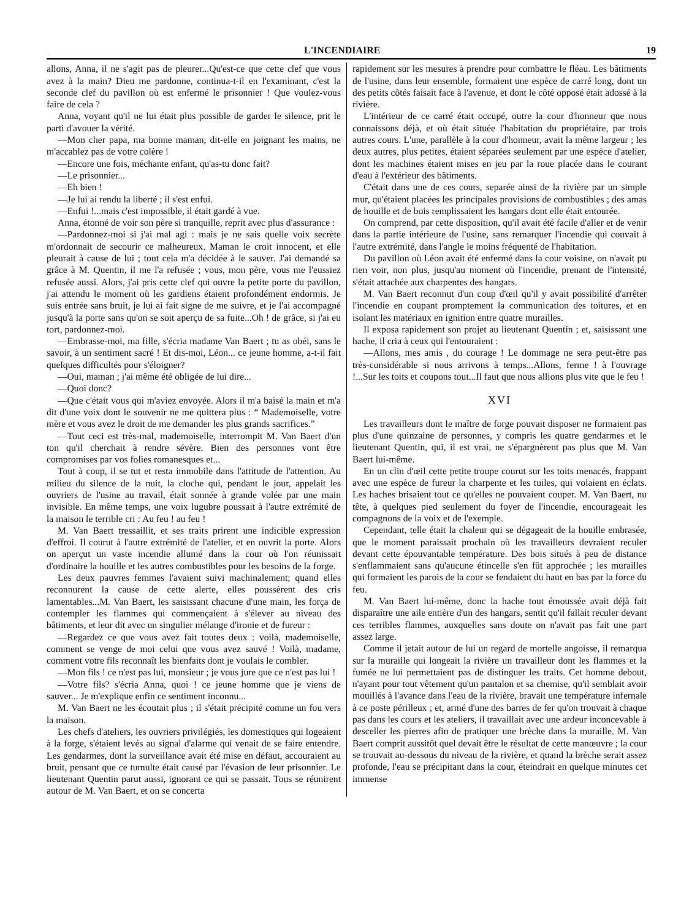L'INCENDIAIRE 19
allons, Anna, il ne s'agit pas de pleurer...Qu'est-ce que cette clef que vous avez à la main? Dieu me pardonne, continua-t-il en l'examinant, c'est la seconde clef du pavillon où est enfermé le prisonnier ! Que voulez-vous faire de cela ?
Anna, voyant qu'il ne lui était plus possible de garder le silence, prit le parti d'avouer la vérité.
—Mon cher papa, ma bonne maman, dit-elle en joignant les mains, ne m'accablez pas de votre colère !
—Encore une fois, méchante enfant, qu'as-tu donc fait?
—Le prisonnier...
—Eh bien !
—Je lui ai rendu la liberté ; il s'est enfui.
—Enfui !...mais c'est impossible, il était gardé à vue.
Anna, étonné de voir son père si tranquille, reprit avec plus d'assurance :
—Pardonnez-moi si j'ai mal agi : mais je ne sais quelle voix secrète m'ordonnait de secourir ce malheureux. Maman le croit innocent, et elle pleurait à cause de lui ; tout cela m'a décidée à le sauver. J'ai demandé sa grâce à M. Quentin, il me l'a refusée ; vous, mon père, vous me l'eussiez refusée aussi. Alors, j'ai pris cette clef qui ouvre la petite porte du pavillon, j'ai attendu le moment où les gardiens étaient profondément endormis. Je suis entrée sans bruit, je lui ai fait signe de me suivre, et je l'ai accompagné jusqu'à la porte sans qu'on se soit aperçu de sa fuite...Oh ! de grâce, si j'ai eu tort, pardonnez-moi.
—Embrasse-moi, ma fille, s'écria madame Van Baert ; tu as obéi, sans le savoir, à un sentiment sacré ! Et dis-moi, Léon... ce jeune homme, a-t-il fait quelques difficultés pour s'éloigner?
—Oui, maman ; j'ai même été obligée de lui dire...
—Quoi donc?
—Que c'était vous qui m'aviez envoyée. Alors il m'a baisé la main et m'a dit d'une voix dont le souvenir ne me quittera plus : “ Mademoiselle, votre mère et vous avez le droit de me demander les plus grands sacrifices.”
—Tout ceci est très-mal, mademoiselle, interrompit M. Van Baert d'un ton qu'il cherchait à rendre sévère. Bien des personnes vont être compromises par vos folies romanesques et...
Tout à coup, il se tut et resta immobile dans l'attitude de l'attention. Au milieu du silence de la nuit, la cloche qui, pendant le jour, appelait les ouvriers de l'usine au travail, était sonnée à grande volée par une main invisible. En même temps, une voix lugubre poussait à l'autre extrémité de la maison le terrible cri : Au feu ! au feu !
M. Van Baert tressaillit, et ses traits prirent une indicible expression d'effroi. Il courut à l'autre extrémité de l'atelier, et en ouvrit la porte. Alors on aperçut un vaste incendie allumé dans la cour où l'on réunissait d'ordinaire la houille et les autres combustibles pour les besoins de la forge.
Les deux pauvres femmes l'avaient suivi machinalement; quand elles reconnurent la cause de cette alerte, elles poussèrent des cris lamentables...M. Van Baert, les saisissant chacune d'une main, les força de contempler les flammes qui commençaient à s'élever au niveau des bâtiments, et leur dit avec un singulier mélange d'ironie et de fureur :
—Regardez ce que vous avez fait toutes deux : voilà, mademoiselle, comment se venge de moi celui que vous avez sauvé ! Voilà, madame, comment votre fils reconnaît les bienfaits dont je voulais le combler.
—Mon fils ! ce n'est pas lui, monsieur ; je vous jure que ce n'est pas lui !
—Votre fils? s'écria Anna, quoi ! ce jeune homme que je viens de sauver... Je m'explique enfin ce sentiment inconnu...
M. Van Baert ne les écoutait plus ; il s'était précipité comme un fou vers la maison.
Les chefs d'ateliers, les ouvriers privilégiés, les domestiques qui logeaient à la forge, s'étaient levés au signal d'alarme qui venait de se faire entendre. Les gendarmes, dont la surveillance avait été mise en défaut, accouraient au bruit, pensant que ce tumulte était causé par l'évasion de leur prisonnier. Le lieutenant Quentin parut aussi, ignorant ce qui se passait. Tous se réunirent autour de M. Van Baert, et on se concerta
rapidement sur les mesures à prendre pour combattre le fléau. Les bâtiments de l'usine, dans leur ensemble, formaient une espèce de carré long, dont un des petits côtés faisait face à l'avenue, et dont le côté opposé était adossé à la rivière.
L'intérieur de ce carré était occupé, outre la cour d'honneur que nous connaissons déjà, et où était située l'habitation du propriétaire, par trois autres cours. L'une, parallèle à la cour d'honneur, avait la même largeur ; les deux autres, plus petites, étaient séparées seulement par une espèce d'atelier, dont les machines étaient mises en jeu par la roue placée dans le courant d'eau à l'extérieur des bâtiments.
C'était dans une de ces cours, separée ainsi de la rivière par un simple mur, qu'étaient placées les principales provisions de combustibles ; des amas de houille et de bois remplissaient les hangars dont elle était entourée.
On comprend, par cette disposition, qu'il avait été facile d'aller et de venir dans la partie intérieure de l'usine, sans remarquer l'incendie qui couvait à l'autre extrémité, dans l'angle le moins fréquenté de l'habitation.
Du pavillon où Léon avait été enfermé dans la cour voisine, on n'avait pu rien voir, non plus, jusqu'au moment où l'incendie, prenant de l'intensité, s'était attachée aux charpentes des hangars.
M. Van Baert reconnut d'un coup d'œil qu'il y avait possibilité d'arrêter l'incendie en coupant promptement la communication des toitures, et en isolant les matériaux en ignition entre quatre murailles.
Il exposa rapidement son projet au lieutenant Quentin ; et, saisissant une hache, il cria à ceux qui l'entouraient :
—Allons, mes amis , du courage ! Le dommage ne sera peut-être pas très-considérable si nous arrivons à temps...Allons, ferme ! à l'ouvrage !...Sur les toits et coupons tout...Il faut que nous allions plus vite que le feu !
XVI
Les travailleurs dont le maître de forge pouvait disposer ne formaient pas plus d'une quinzaine de personnes, y compris les quatre gendarmes et le lieutenant Quentin, qui, il est vrai, ne s'épargnèrent pas plus que M. Van Baert lui-même.
En un clin d'œil cette petite troupe courut sur les toits menacés, frappant avec une espèce de fureur la charpente et les tuiles, qui volaient en éclats. Les haches brisaient tout ce qu'elles ne pouvaient couper. M. Van Baert, nu tête, à quelques pied seulement du foyer de l'incendie, encourageait les compagnons de la voix et de l'exemple.
Cependant, telle était la chaleur qui se dégageait de la houille embrasée, que le moment paraissait prochain où les travailleurs devraient reculer devant cette épouvantable température. Des bois situés à peu de distance s'enflammaient sans qu'aucune étincelle s'en fût approchée ; les murailles qui formaient les parois de la cour se fendaient du haut en bas par la force du feu.
M. Van Baert lui-même, donc la hache tout émoussée avait déjà fait disparaître une aile entière d'un des hangars, sentit qu'il fallait reculer devant ces terribles flammes, auxquelles sans doute on n'avait pas fait une part assez large.
Comme il jetait autour de lui un regard de mortelle angoisse, il remarqua sur la muraille qui longeait la rivière un travailleur dont les flammes et la fumée ne lui permettaient pas de distinguer les traits. Cet homme debout, n'ayant pour tout vêtement qu'un pantalon et sa chemise, qu'il semblait avoir mouillés à l'avance dans l'eau de la rivière, bravait une température infernale à ce poste périlleux ; et, armé d'une des barres de fer qu'on trouvait à chaque pas dans les cours et les ateliers, il travaillait avec une ardeur inconcevable à desceller les pierres afin de pratiquer une brèche dans la muraille. M. Van Baert comprit aussitôt quel devait être le résultat de cette manœuvre ; la cour se trouvait au-dessous du niveau de la rivière, et quand la brèche serait assez profonde, l'eau se précipitant dans la cour, éteindrait en quelque minutes cet immense